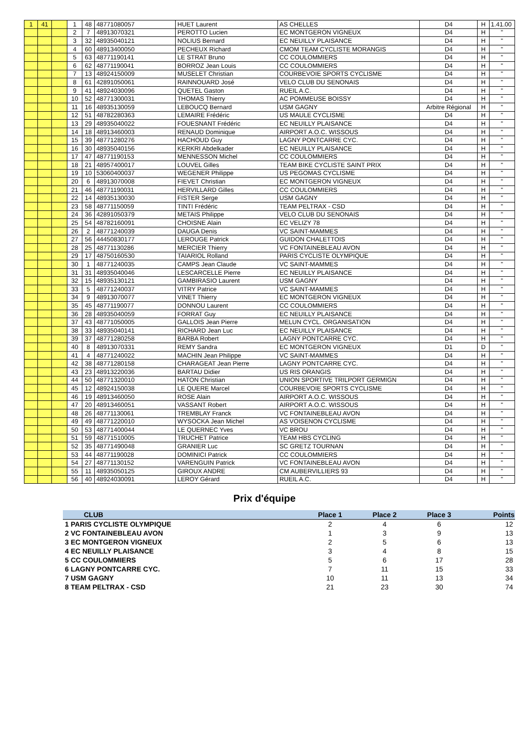| 1 | 41 | | 1 | 48 | 48771080057 | HUET Laurent | AS CHELLES | D4 | H | 1.41.00 |
| | | | 2 | 7 | 48913070321 | PEROTTO Lucien | EC MONTGERON VIGNEUX | D4 | H | " |
| | | | 3 | 32 | 48935040121 | NOLIUS Bernard | EC NEUILLY PLAISANCE | D4 | H | " |
| | | | 4 | 60 | 48913400050 | PECHEUX Richard | CMOM TEAM CYCLISTE MORANGIS | D4 | H | " |
| | | | 5 | 63 | 48771190141 | LE STRAT Bruno | CC COULOMMIERS | D4 | H | " |
| | | | 6 | 62 | 48771190041 | BORROZ Jean Louis | CC COULOMMIERS | D4 | H | " |
| | | | 7 | 13 | 48924150009 | MUSELET Christian | COURBEVOIE SPORTS CYCLISME | D4 | H | " |
| | | | 8 | 61 | 42891050061 | RAINNOUARD José | VELO CLUB DU SENONAIS | D4 | H | " |
| | | | 9 | 41 | 48924030096 | QUETEL Gaston | RUEIL A.C. | D4 | H | " |
| | | | 10 | 52 | 48771300031 | THOMAS Thierry | AC POMMEUSE BOISSY | D4 | H | " |
| | | | 11 | 16 | 48935130059 | LEBOUCQ Bernard | USM GAGNY | Arbitre Régional | H | " |
| | | | 12 | 51 | 48782280363 | LEMAIRE Frédéric | US MAULE CYCLISME | D4 | H | " |
| | | | 13 | 29 | 48935040022 | FOUESNANT Frédéric | EC NEUILLY PLAISANCE | D4 | H | " |
| | | | 14 | 18 | 48913460003 | RENAUD Dominique | AIRPORT A.O.C. WISSOUS | D4 | H | " |
| | | | 15 | 39 | 48771280276 | HACHOUD Guy | LAGNY PONTCARRE CYC. | D4 | H | " |
| | | | 16 | 30 | 48935040156 | KERKRI Abdelkader | EC NEUILLY PLAISANCE | D4 | H | " |
| | | | 17 | 47 | 48771190153 | MENNESSON Michel | CC COULOMMIERS | D4 | H | " |
| | | | 18 | 21 | 48957400017 | LOUVEL Gilles | TEAM BIKE CYCLISTE SAINT PRIX | D4 | H | " |
| | | | 19 | 10 | 53060400037 | WEGENER Philippe | US PEGOMAS CYCLISME | D4 | H | " |
| | | | 20 | 6 | 48913070008 | FIEVET Christian | EC MONTGERON VIGNEUX | D4 | H | " |
| | | | 21 | 46 | 48771190031 | HERVILLARD Gilles | CC COULOMMIERS | D4 | H | " |
| | | | 22 | 14 | 48935130030 | FISTER Serge | USM GAGNY | D4 | H | " |
| | | | 23 | 58 | 48771150059 | TINTI Frédéric | TEAM PELTRAX - CSD | D4 | H | " |
| | | | 24 | 36 | 42891050379 | METAIS Philippe | VELO CLUB DU SENONAIS | D4 | H | " |
| | | | 25 | 54 | 48782160091 | CHOISNE Alain | EC VELIZY 78 | D4 | H | " |
| | | | 26 | 2 | 48771240039 | DAUGA Denis | VC SAINT-MAMMES | D4 | H | " |
| | | | 27 | 56 | 44450830177 | LEROUGE Patrick | GUIDON CHALETTOIS | D4 | H | " |
| | | | 28 | 25 | 48771130286 | MERCIER Thierry | VC FONTAINEBLEAU AVON | D4 | H | " |
| | | | 29 | 17 | 48750160530 | TAIARIOL Rolland | PARIS CYCLISTE OLYMPIQUE | D4 | H | " |
| | | | 30 | 1 | 48771240035 | CAMPS Jean Claude | VC SAINT-MAMMES | D4 | H | " |
| | | | 31 | 31 | 48935040046 | LESCARCELLE Pierre | EC NEUILLY PLAISANCE | D4 | H | " |
| | | | 32 | 15 | 48935130121 | GAMBIRASIO Laurent | USM GAGNY | D4 | H | " |
| | | | 33 | 5 | 48771240037 | VITRY Patrice | VC SAINT-MAMMES | D4 | H | " |
| | | | 34 | 9 | 48913070077 | VINET Thierry | EC MONTGERON VIGNEUX | D4 | H | " |
| | | | 35 | 45 | 48771190077 | DONNOU Laurent | CC COULOMMIERS | D4 | H | " |
| | | | 36 | 28 | 48935040059 | FORRAT Guy | EC NEUILLY PLAISANCE | D4 | H | " |
| | | | 37 | 43 | 48771050005 | GALLOIS Jean Pierre | MELUN CYCL. ORGANISATION | D4 | H | " |
| | | | 38 | 33 | 48935040141 | RICHARD Jean Luc | EC NEUILLY PLAISANCE | D4 | H | " |
| | | | 39 | 37 | 48771280258 | BARBA Robert | LAGNY PONTCARRE CYC. | D4 | H | " |
| | | | 40 | 8 | 48913070331 | REMY Sandra | EC MONTGERON VIGNEUX | D1 | D | " |
| | | | 41 | 4 | 48771240022 | MACHIN Jean Philippe | VC SAINT-MAMMES | D4 | H | " |
| | | | 42 | 38 | 48771280158 | CHARAGEAT Jean Pierre | LAGNY PONTCARRE CYC. | D4 | H | " |
| | | | 43 | 23 | 48913220036 | BARTAU Didier | US RIS ORANGIS | D4 | H | " |
| | | | 44 | 50 | 48771320010 | HATON Christian | UNION SPORTIVE TRILPORT GERMIGN | D4 | H | " |
| | | | 45 | 12 | 48924150038 | LE QUERE Marcel | COURBEVOIE SPORTS CYCLISME | D4 | H | " |
| | | | 46 | 19 | 48913460050 | ROSE Alain | AIRPORT A.O.C. WISSOUS | D4 | H | " |
| | | | 47 | 20 | 48913460051 | VASSANT Robert | AIRPORT A.O.C. WISSOUS | D4 | H | " |
| | | | 48 | 26 | 48771130061 | TREMBLAY Franck | VC FONTAINEBLEAU AVON | D4 | H | " |
| | | | 49 | 49 | 48771220010 | WYSOCKA Jean Michel | AS VOISENON CYCLISME | D4 | H | " |
| | | | 50 | 53 | 48771400044 | LE QUERNEC Yves | VC BROU | D4 | H | " |
| | | | 51 | 59 | 48771510005 | TRUCHET Patrice | TEAM HBS CYCLING | D4 | H | " |
| | | | 52 | 35 | 48771490048 | GRANIER Luc | SC GRETZ TOURNAN | D4 | H | " |
| | | | 53 | 44 | 48771190028 | DOMINICI Patrick | CC COULOMMIERS | D4 | H | " |
| | | | 54 | 27 | 48771130152 | VARENGUIN Patrick | VC FONTAINEBLEAU AVON | D4 | H | " |
| | | | 55 | 11 | 48935050125 | GIROUX ANDRE | CM AUBERVILLIERS 93 | D4 | H | " |
| | | | 56 | 40 | 48924030091 | LEROY Gérard | RUEIL A.C. | D4 | H | " |
Prix d'équipe
| CLUB | Place 1 | Place 2 | Place 3 | Points |
| --- | --- | --- | --- | --- |
| 1 PARIS CYCLISTE OLYMPIQUE | 2 | 4 | 6 | 12 |
| 2 VC FONTAINEBLEAU AVON | 1 | 3 | 9 | 13 |
| 3 EC MONTGERON VIGNEUX | 2 | 5 | 6 | 13 |
| 4 EC NEUILLY PLAISANCE | 3 | 4 | 8 | 15 |
| 5 CC COULOMMIERS | 5 | 6 | 17 | 28 |
| 6 LAGNY PONTCARRE CYC. | 7 | 11 | 15 | 33 |
| 7 USM GAGNY | 10 | 11 | 13 | 34 |
| 8 TEAM PELTRAX - CSD | 21 | 23 | 30 | 74 |